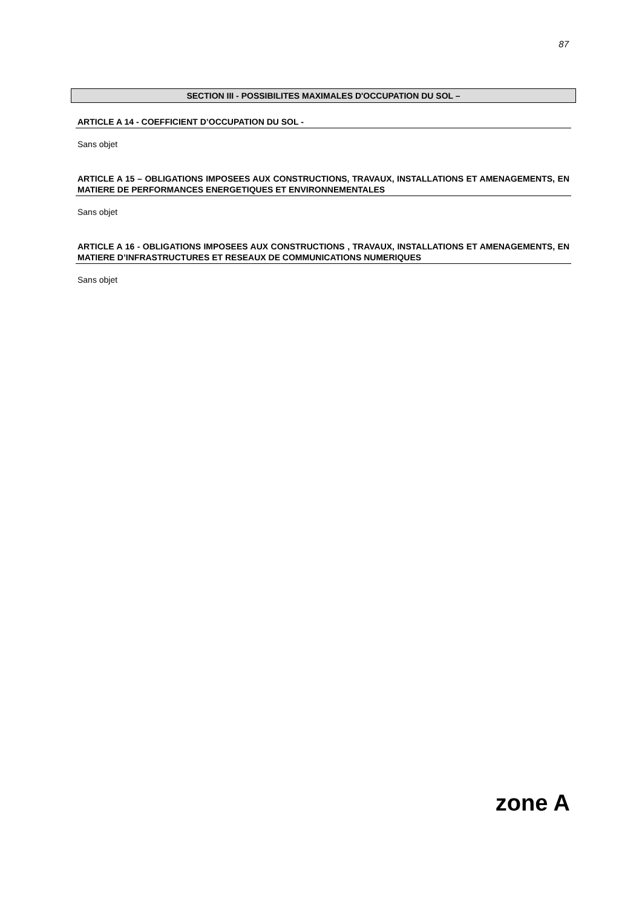87
SECTION III - POSSIBILITES MAXIMALES D'OCCUPATION DU SOL –
ARTICLE A 14 - COEFFICIENT D’OCCUPATION DU SOL -
Sans objet
ARTICLE A 15 – OBLIGATIONS IMPOSEES AUX CONSTRUCTIONS, TRAVAUX, INSTALLATIONS ET AMENAGEMENTS, EN MATIERE DE PERFORMANCES ENERGETIQUES ET ENVIRONNEMENTALES
Sans objet
ARTICLE A 16 - OBLIGATIONS IMPOSEES AUX CONSTRUCTIONS , TRAVAUX, INSTALLATIONS ET AMENAGEMENTS, EN MATIERE D’INFRASTRUCTURES ET RESEAUX DE COMMUNICATIONS NUMERIQUES
Sans objet
zone A